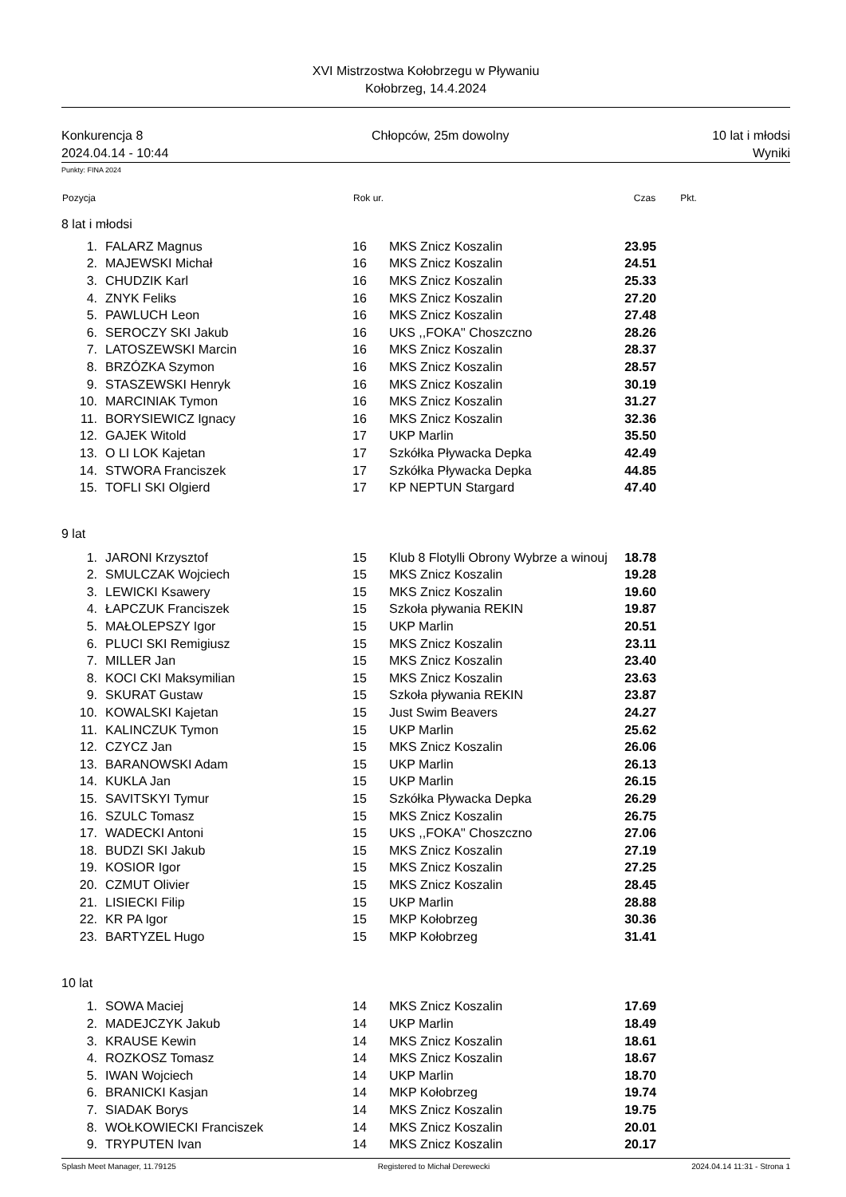XVI Mistrzostwa Kołobrzegu w Pływaniu
Kołobrzeg, 14.4.2024
Konkurencja 8
2024.04.14 - 10:44
Chłopców, 25m dowolny 10 lat i młodsi
Wyniki
Punkty: FINA 2024
| Pozycja | | Rok ur. | | Czas | Pkt. |
| --- | --- | --- | --- | --- | --- |
| 8 lat i młodsi | | | | | |
| 1. | FALARZ Magnus | 16 | MKS Znicz Koszalin | 23.95 | |
| 2. | MAJEWSKI Michał | 16 | MKS Znicz Koszalin | 24.51 | |
| 3. | CHUDZIK Karl | 16 | MKS Znicz Koszalin | 25.33 | |
| 4. | ZNYK Feliks | 16 | MKS Znicz Koszalin | 27.20 | |
| 5. | PAWLUCH Leon | 16 | MKS Znicz Koszalin | 27.48 | |
| 6. | SEROCZY SKI Jakub | 16 | UKS ,,FOKA'' Choszczno | 28.26 | |
| 7. | LATOSZEWSKI Marcin | 16 | MKS Znicz Koszalin | 28.37 | |
| 8. | BRZÓZKA Szymon | 16 | MKS Znicz Koszalin | 28.57 | |
| 9. | STASZEWSKI Henryk | 16 | MKS Znicz Koszalin | 30.19 | |
| 10. | MARCINIAK Tymon | 16 | MKS Znicz Koszalin | 31.27 | |
| 11. | BORYSIEWICZ Ignacy | 16 | MKS Znicz Koszalin | 32.36 | |
| 12. | GAJEK Witold | 17 | UKP Marlin | 35.50 | |
| 13. | O LI LOK Kajetan | 17 | Szkółka Pływacka Depka | 42.49 | |
| 14. | STWORA Franciszek | 17 | Szkółka Pływacka Depka | 44.85 | |
| 15. | TOFLI SKI Olgierd | 17 | KP NEPTUN Stargard | 47.40 | |
| 9 lat | | | | | |
| 1. | JARONI Krzysztof | 15 | Klub 8 Flotylli Obrony Wybrze a winouj | 18.78 | |
| 2. | SMULCZAK Wojciech | 15 | MKS Znicz Koszalin | 19.28 | |
| 3. | LEWICKI Ksawery | 15 | MKS Znicz Koszalin | 19.60 | |
| 4. | ŁAPCZUK Franciszek | 15 | Szkoła pływania REKIN | 19.87 | |
| 5. | MAŁOLEPSZY Igor | 15 | UKP Marlin | 20.51 | |
| 6. | PLUCI SKI Remigiusz | 15 | MKS Znicz Koszalin | 23.11 | |
| 7. | MILLER Jan | 15 | MKS Znicz Koszalin | 23.40 | |
| 8. | KOCI CKI Maksymilian | 15 | MKS Znicz Koszalin | 23.63 | |
| 9. | SKURAT Gustaw | 15 | Szkoła pływania REKIN | 23.87 | |
| 10. | KOWALSKI Kajetan | 15 | Just Swim Beavers | 24.27 | |
| 11. | KALINCZUK Tymon | 15 | UKP Marlin | 25.62 | |
| 12. | CZYCZ Jan | 15 | MKS Znicz Koszalin | 26.06 | |
| 13. | BARANOWSKI Adam | 15 | UKP Marlin | 26.13 | |
| 14. | KUKLA Jan | 15 | UKP Marlin | 26.15 | |
| 15. | SAVITSKYI Tymur | 15 | Szkółka Pływacka Depka | 26.29 | |
| 16. | SZULC Tomasz | 15 | MKS Znicz Koszalin | 26.75 | |
| 17. | WADECKI Antoni | 15 | UKS ,,FOKA'' Choszczno | 27.06 | |
| 18. | BUDZI SKI Jakub | 15 | MKS Znicz Koszalin | 27.19 | |
| 19. | KOSIOR Igor | 15 | MKS Znicz Koszalin | 27.25 | |
| 20. | CZMUT Olivier | 15 | MKS Znicz Koszalin | 28.45 | |
| 21. | LISIECKI Filip | 15 | UKP Marlin | 28.88 | |
| 22. | KR PA Igor | 15 | MKP Kołobrzeg | 30.36 | |
| 23. | BARTYZEL Hugo | 15 | MKP Kołobrzeg | 31.41 | |
| 10 lat | | | | | |
| 1. | SOWA Maciej | 14 | MKS Znicz Koszalin | 17.69 | |
| 2. | MADEJCZYK Jakub | 14 | UKP Marlin | 18.49 | |
| 3. | KRAUSE Kewin | 14 | MKS Znicz Koszalin | 18.61 | |
| 4. | ROZKOSZ Tomasz | 14 | MKS Znicz Koszalin | 18.67 | |
| 5. | IWAN Wojciech | 14 | UKP Marlin | 18.70 | |
| 6. | BRANICKI Kasjan | 14 | MKP Kołobrzeg | 19.74 | |
| 7. | SIADAK Borys | 14 | MKS Znicz Koszalin | 19.75 | |
| 8. | WOŁKOWIECKI Franciszek | 14 | MKS Znicz Koszalin | 20.01 | |
| 9. | TRYPUTEN Ivan | 14 | MKS Znicz Koszalin | 20.17 | |
Splash Meet Manager, 11.79125 Registered to Michał Derewecki 2024.04.14 11:31 - Strona 1